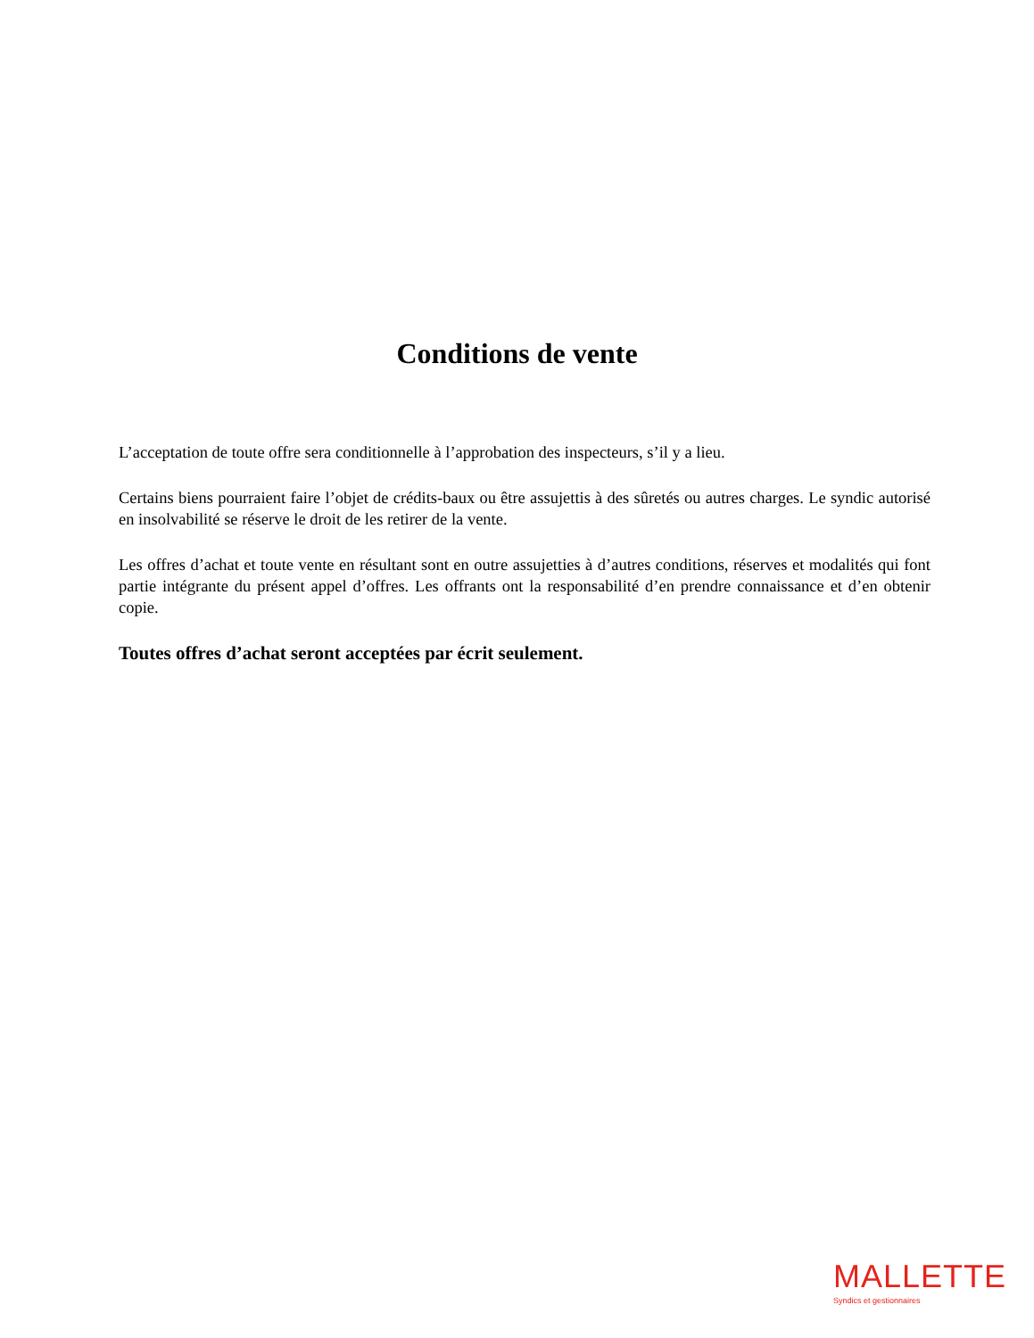Conditions de vente
L’acceptation de toute offre sera conditionnelle à l’approbation des inspecteurs, s’il y a lieu.
Certains biens pourraient faire l’objet de crédits-baux ou être assujettis à des sûretés ou autres charges. Le syndic autorisé en insolvabilité se réserve le droit de les retirer de la vente.
Les offres d’achat et toute vente en résultant sont en outre assujetties à d’autres conditions, réserves et modalités qui font partie intégrante du présent appel d’offres. Les offrants ont la responsabilité d’en prendre connaissance et d’en obtenir copie.
Toutes offres d’achat seront acceptées par écrit seulement.
MALLETTE
Syndics et gestionnaires